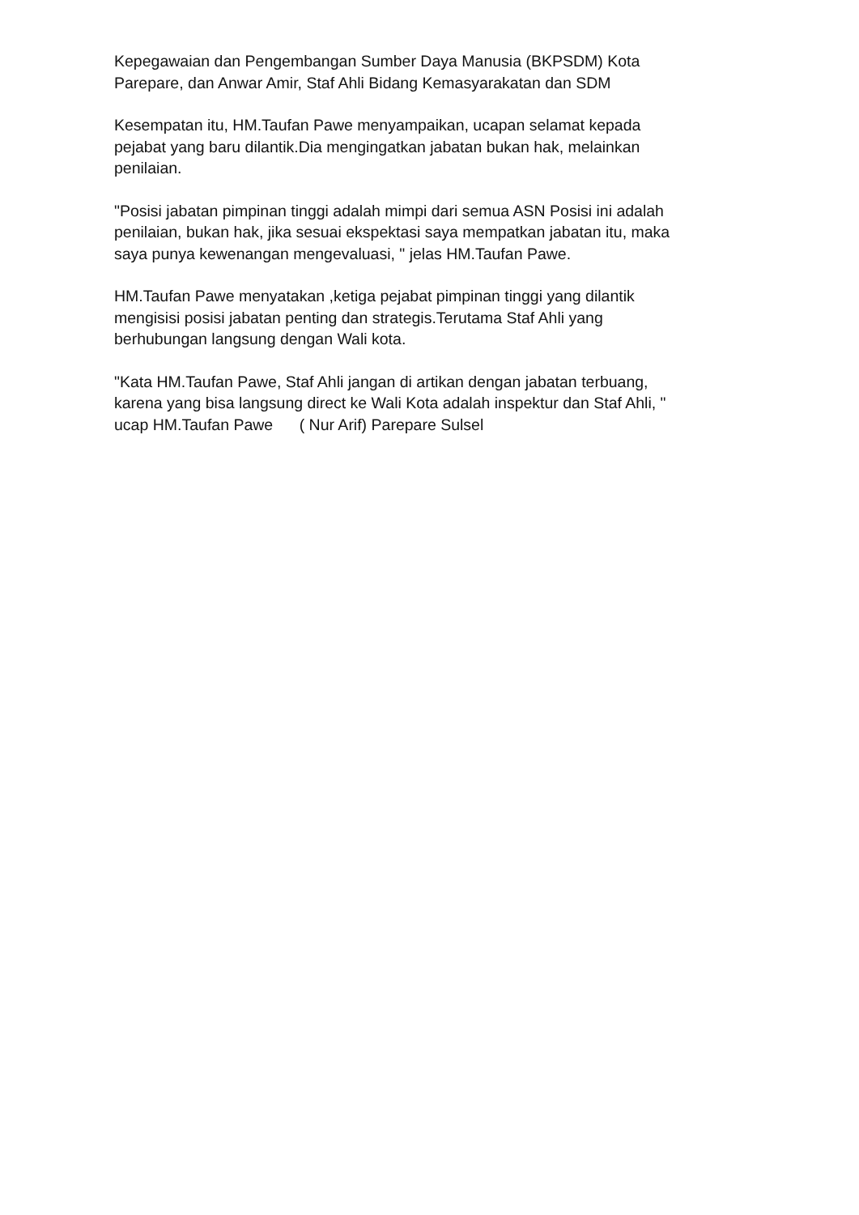Kepegawaian dan Pengembangan Sumber Daya Manusia (BKPSDM) Kota
Parepare, dan Anwar Amir, Staf Ahli Bidang Kemasyarakatan dan SDM
Kesempatan itu, HM.Taufan Pawe menyampaikan, ucapan selamat kepada
pejabat yang baru dilantik.Dia mengingatkan jabatan bukan hak, melainkan
penilaian.
"Posisi jabatan pimpinan tinggi adalah mimpi dari semua ASN Posisi ini adalah
penilaian, bukan hak, jika sesuai ekspektasi saya mempatkan jabatan itu, maka
saya punya kewenangan mengevaluasi, " jelas HM.Taufan Pawe.
HM.Taufan Pawe menyatakan ,ketiga pejabat pimpinan tinggi yang dilantik
mengisisi posisi jabatan penting dan strategis.Terutama Staf Ahli yang
berhubungan langsung dengan Wali kota.
"Kata HM.Taufan Pawe, Staf Ahli jangan di artikan dengan jabatan terbuang,
karena yang bisa langsung direct ke Wali Kota adalah inspektur dan Staf Ahli, "
ucap HM.Taufan Pawe ( Nur Arif) Parepare Sulsel